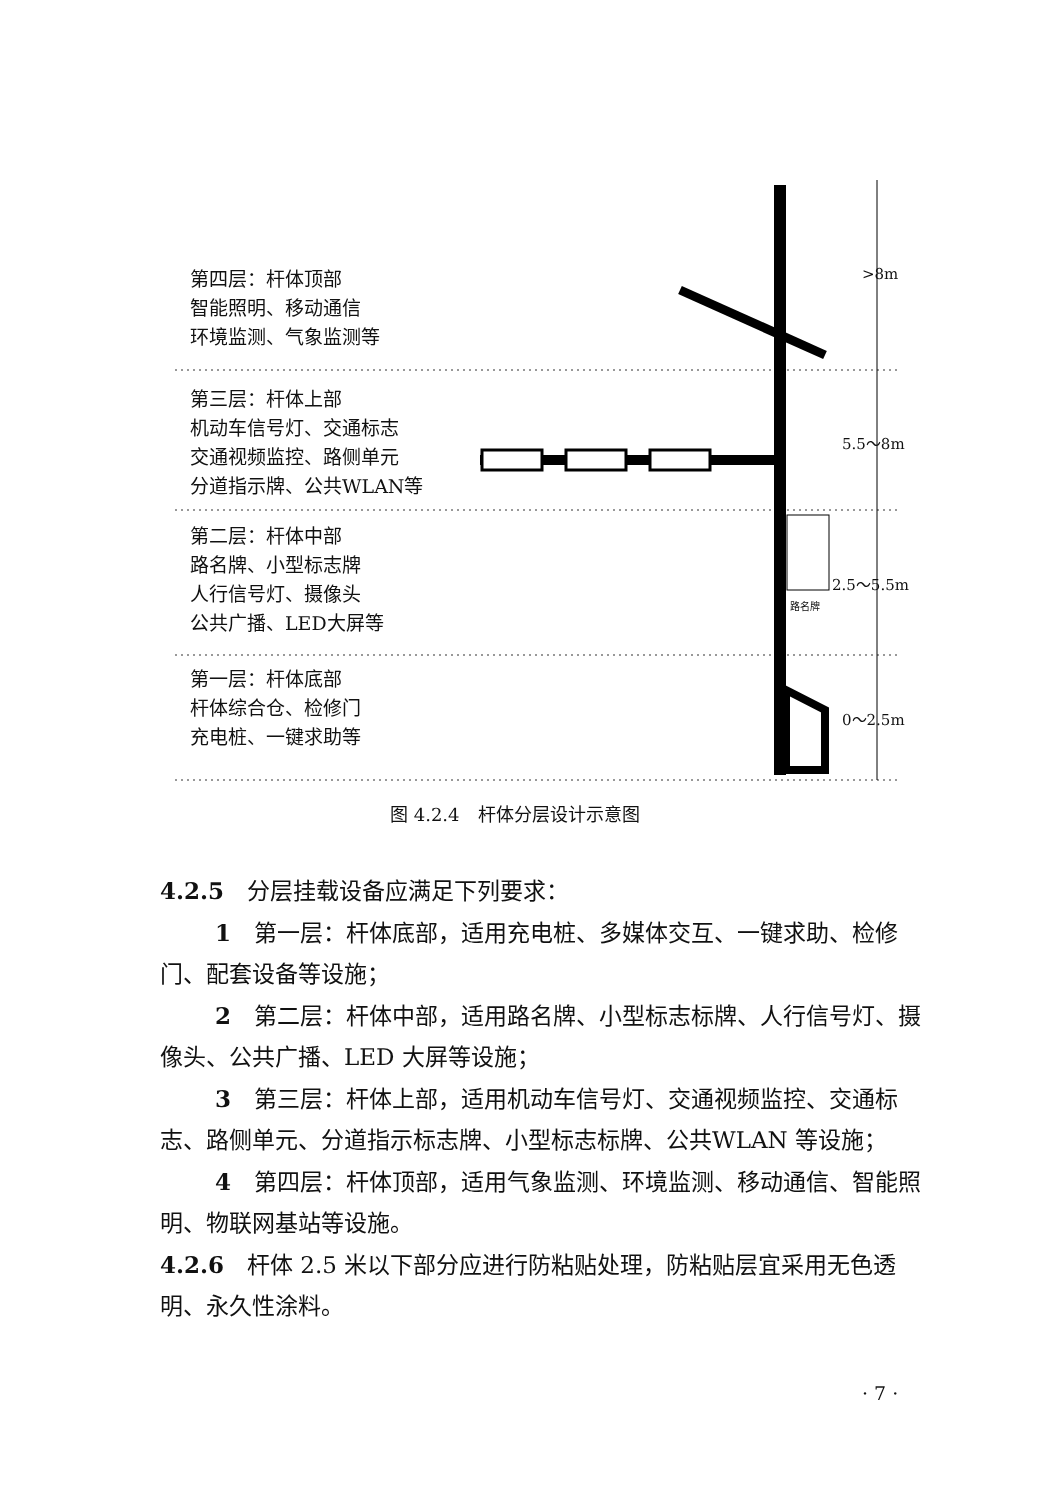第四层：杆体顶部
智能照明、移动通信
环境监测、气象监测等
第三层：杆体上部
机动车信号灯、交通标志
交通视频监控、路侧单元
分道指示牌、公共WLAN等
第二层：杆体中部
路名牌、小型标志牌
人行信号灯、摄像头
公共广播、LED大屏等
第一层：杆体底部
杆体综合仓、检修门
充电桩、一键求助等
>8m
5.5～8m
2.5～5.5m
路名牌
0～2.5m
图 4.2.4　杆体分层设计示意图
4.2.5　分层挂载设备应满足下列要求：
1　第一层：杆体底部，适用充电桩、多媒体交互、一键求助、检修门、配套设备等设施；
2　第二层：杆体中部，适用路名牌、小型标志标牌、人行信号灯、摄像头、公共广播、LED 大屏等设施；
3　第三层：杆体上部，适用机动车信号灯、交通视频监控、交通标志、路侧单元、分道指示标志牌、小型标志标牌、公共WLAN 等设施；
4　第四层：杆体顶部，适用气象监测、环境监测、移动通信、智能照明、物联网基站等设施。
4.2.6　杆体 2.5 米以下部分应进行防粘贴处理，防粘贴层宜采用无色透明、永久性涂料。
· 7 ·